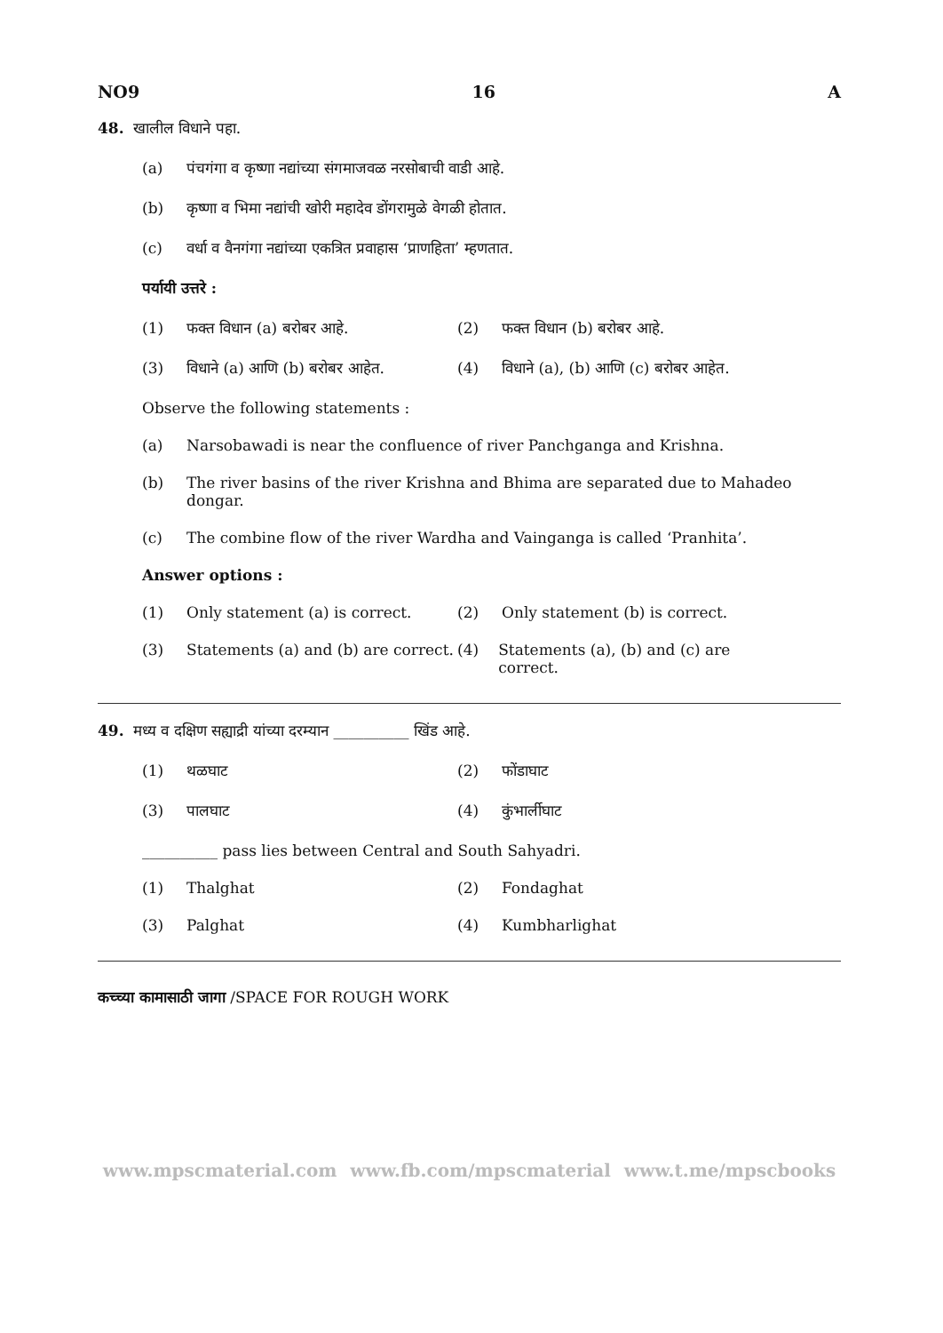NO9 16 A
48. खालील विधाने पहा.
(a) पंचगंगा व कृष्णा नद्यांच्या संगमाजवळ नरसोबाची वाडी आहे.
(b) कृष्णा व भिमा नद्यांची खोरी महादेव डोंगरामुळे वेगळी होतात.
(c) वर्धा व वैनगंगा नद्यांच्या एकत्रित प्रवाहास ‘प्राणहिता’ म्हणतात.
पर्यायी उत्तरे :
(1) फक्त विधान (a) बरोबर आहे. (2) फक्त विधान (b) बरोबर आहे.
(3) विधाने (a) आणि (b) बरोबर आहेत. (4) विधाने (a), (b) आणि (c) बरोबर आहेत.
Observe the following statements :
(a) Narsobawadi is near the confluence of river Panchganga and Krishna.
(b) The river basins of the river Krishna and Bhima are separated due to Mahadeo dongar.
(c) The combine flow of the river Wardha and Vainganga is called ‘Pranhita’.
Answer options :
(1) Only statement (a) is correct. (2) Only statement (b) is correct.
(3) Statements (a) and (b) are correct.
(4) Statements (a), (b) and (c) are correct.
49. मध्य व दक्षिण सह्याद्री यांच्या दरम्यान __________ खिंड आहे.
(1) थळघाट (2) फोंडाघाट
(3) पालघाट (4) कुंभार्लीघाट
__________ pass lies between Central and South Sahyadri.
(1) Thalghat (2) Fondaghat
(3) Palghat (4) Kumbharlighat
कच्च्या कामासाठी जागा /SPACE FOR ROUGH WORK
www.mpscmaterial.com www.fb.com/mpscmaterial www.t.me/mpscbooks